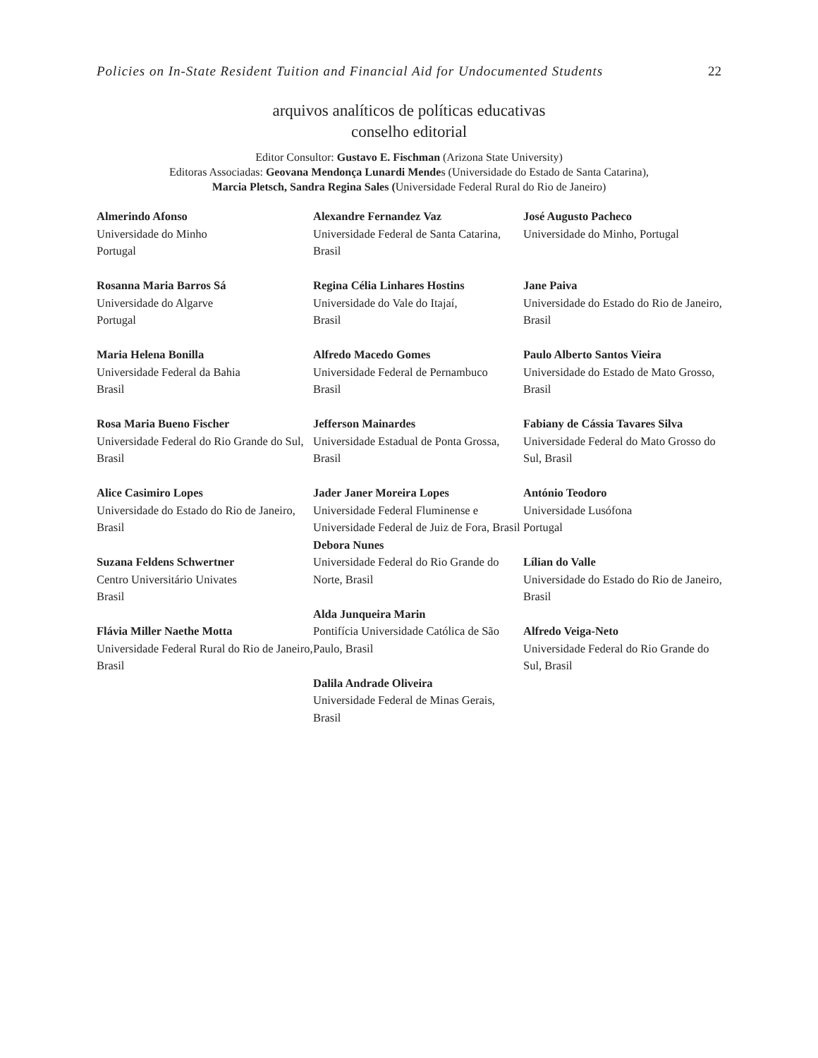Policies on In-State Resident Tuition and Financial Aid for Undocumented Students 22
arquivos analíticos de políticas educativas
conselho editorial
Editor Consultor: Gustavo E. Fischman (Arizona State University)
Editoras Associadas: Geovana Mendonça Lunardi Mendes (Universidade do Estado de Santa Catarina),
Marcia Pletsch, Sandra Regina Sales (Universidade Federal Rural do Rio de Janeiro)
Almerindo Afonso
Universidade do Minho
Portugal
Rosanna Maria Barros Sá
Universidade do Algarve
Portugal
Maria Helena Bonilla
Universidade Federal da Bahia
Brasil
Rosa Maria Bueno Fischer
Universidade Federal do Rio Grande do Sul, Brasil
Alice Casimiro Lopes
Universidade do Estado do Rio de Janeiro, Brasil
Suzana Feldens Schwertner
Centro Universitário Univates
Brasil
Flávia Miller Naethe Motta
Universidade Federal Rural do Rio de Janeiro, Brasil
Alexandre Fernandez Vaz
Universidade Federal de Santa Catarina, Brasil
Regina Célia Linhares Hostins
Universidade do Vale do Itajaí,
Brasil
Alfredo Macedo Gomes
Universidade Federal de Pernambuco
Brasil
Jefferson Mainardes
Universidade Estadual de Ponta Grossa, Brasil
Jader Janer Moreira Lopes
Universidade Federal Fluminense e Universidade Federal de Juiz de Fora, Brasil
Debora Nunes
Universidade Federal do Rio Grande do Norte, Brasil
Alda Junqueira Marin
Pontifícia Universidade Católica de São Paulo, Brasil
Dalila Andrade Oliveira
Universidade Federal de Minas Gerais, Brasil
José Augusto Pacheco
Universidade do Minho, Portugal
Jane Paiva
Universidade do Estado do Rio de Janeiro, Brasil
Paulo Alberto Santos Vieira
Universidade do Estado de Mato Grosso, Brasil
Fabiany de Cássia Tavares Silva
Universidade Federal do Mato Grosso do Sul, Brasil
António Teodoro
Universidade Lusófona
Portugal
Lílian do Valle
Universidade do Estado do Rio de Janeiro, Brasil
Alfredo Veiga-Neto
Universidade Federal do Rio Grande do Sul, Brasil